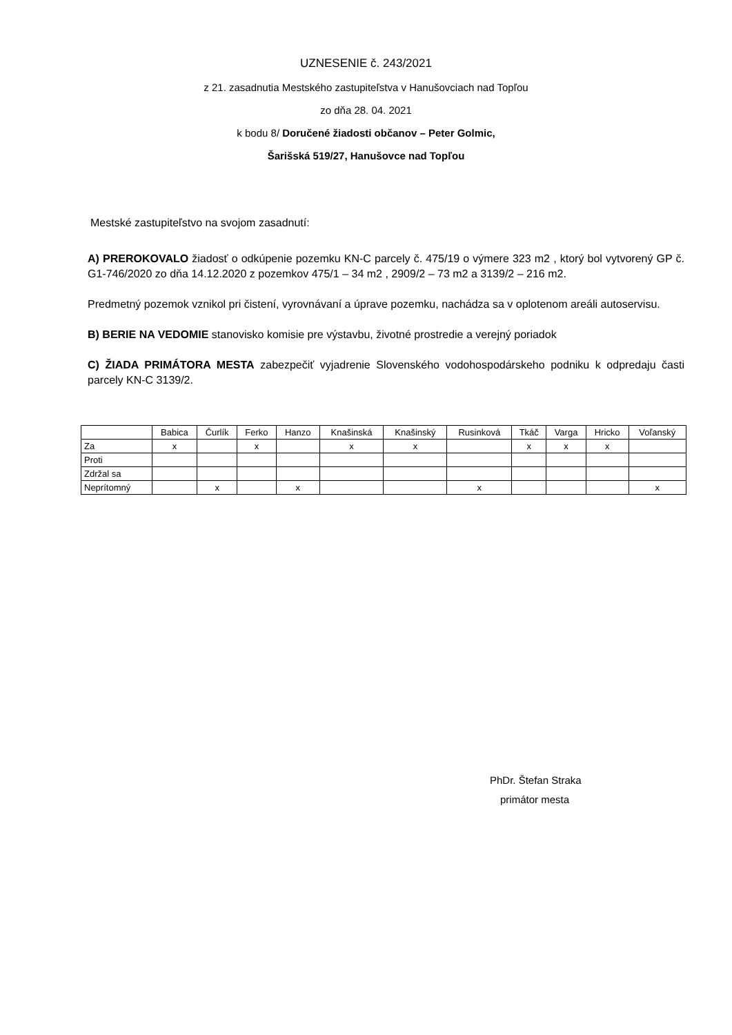UZNESENIE č. 243/2021
z 21. zasadnutia Mestského zastupiteľstva v Hanušovciach nad Topľou
zo dňa 28. 04. 2021
k bodu 8/ Doručené žiadosti občanov – Peter Golmic,
Šarišská 519/27, Hanušovce nad Topľou
Mestské zastupiteľstvo na svojom zasadnutí:
A) PREROKOVALO žiadosť o odkúpenie pozemku KN-C parcely č. 475/19 o výmere 323 m2 , ktorý bol vytvorený GP č. G1-746/2020 zo dňa 14.12.2020 z pozemkov 475/1 – 34 m2 , 2909/2 – 73 m2 a 3139/2 – 216 m2.
Predmetný pozemok vznikol pri čistení, vyrovnávaní a úprave pozemku, nachádza sa v oplotenom areáli autoservisu.
B) BERIE NA VEDOMIE stanovisko komisie pre výstavbu, životné prostredie a verejný poriadok
C) ŽIADA PRIMÁTORA MESTA zabezpečiť vyjadrenie Slovenského vodohospodárskeho podniku k odpredaju časti parcely KN-C 3139/2.
| | Babica | Čurlík | Ferko | Hanzo | Knašinská | Knašinský | Rusinková | Tkáč | Varga | Hricko | Voľanský |
| --- | --- | --- | --- | --- | --- | --- | --- | --- | --- | --- | --- |
| Za | x | | x | | x | x | | x | x | x | |
| Proti | | | | | | | | | | | |
| Zdržal sa | | | | | | | | | | | |
| Neprítomný | | x | | x | | | x | | | | x |
PhDr. Štefan Straka
primátor mesta